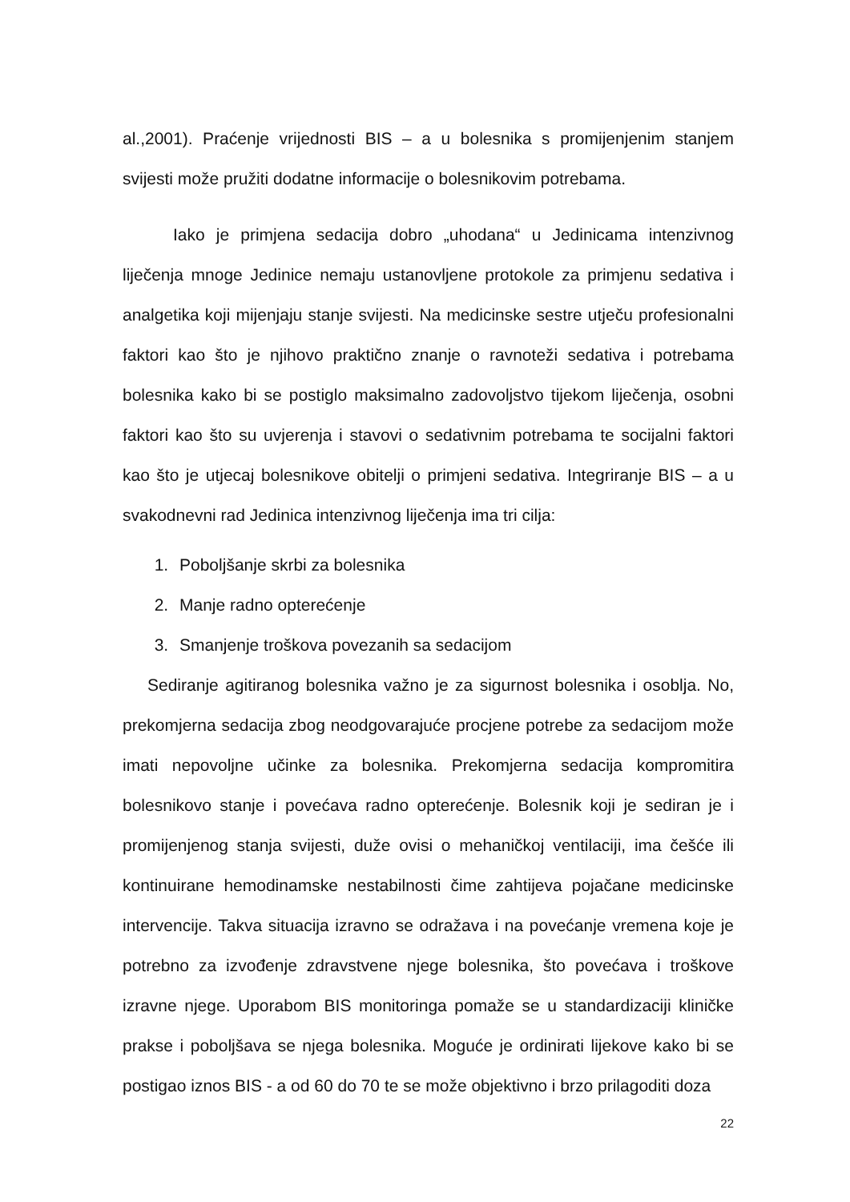al.,2001). Praćenje vrijednosti BIS – a u bolesnika s promijenjenim stanjem svijesti može pružiti dodatne informacije o bolesnikovim potrebama.
Iako je primjena sedacija dobro „uhodana“ u Jedinicama intenzivnog liječenja mnoge Jedinice nemaju ustanovljene protokole za primjenu sedativa i analgetika koji mijenjaju stanje svijesti. Na medicinske sestre utječu profesionalni faktori kao što je njihovo praktično znanje o ravnoteži sedativa i potrebama bolesnika kako bi se postiglo maksimalno zadovoljstvo tijekom liječenja, osobni faktori kao što su uvjerenja i stavovi o sedativnim potrebama te socijalni faktori kao što je utjecaj bolesnikove obitelji o primjeni sedativa. Integriranje BIS – a u svakodnevni rad Jedinica intenzivnog liječenja ima tri cilja:
1. Poboljšanje skrbi za bolesnika
2. Manje radno opterećenje
3. Smanjenje troškova povezanih sa sedacijom
Sediranje agitiranog bolesnika važno je za sigurnost bolesnika i osoblja. No, prekomjerna sedacija zbog neodgovarajuće procjene potrebe za sedacijom može imati nepovoljne učinke za bolesnika. Prekomjerna sedacija kompromitira bolesnikovo stanje i povećava radno opterećenje. Bolesnik koji je sediran je i promijenjenog stanja svijesti, duže ovisi o mehaničkoj ventilaciji, ima češće ili kontinuirane hemodinamske nestabilnosti čime zahtijeva pojačane medicinske intervencije. Takva situacija izravno se odražava i na povećanje vremena koje je potrebno za izvođenje zdravstvene njege bolesnika, što povećava i troškove izravne njege. Uporabom BIS monitoringa pomaže se u standardizaciji kliničke prakse i poboljšava se njega bolesnika. Moguće je ordinirati lijekove kako bi se postigao iznos BIS - a od 60 do 70 te se može objektivno i brzo prilagoditi doza
22